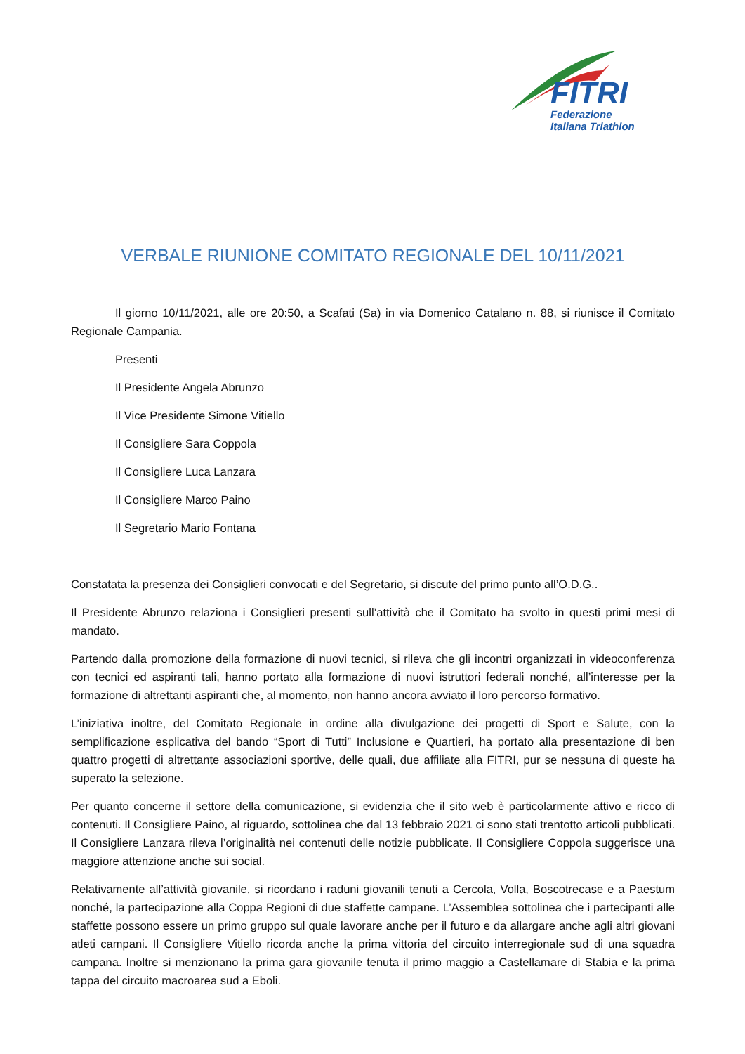FITRI
Federazione
Italiana Triathlon
VERBALE RIUNIONE COMITATO REGIONALE DEL 10/11/2021
Il giorno 10/11/2021, alle ore 20:50, a Scafati (Sa) in via Domenico Catalano n. 88, si riunisce il Comitato Regionale Campania.
Presenti
Il Presidente Angela Abrunzo
Il Vice Presidente Simone Vitiello
Il Consigliere Sara Coppola
Il Consigliere Luca Lanzara
Il Consigliere Marco Paino
Il Segretario Mario Fontana
Constatata la presenza dei Consiglieri convocati e del Segretario, si discute del primo punto all’O.D.G..
Il Presidente Abrunzo relaziona i Consiglieri presenti sull’attività che il Comitato ha svolto in questi primi mesi di mandato.
Partendo dalla promozione della formazione di nuovi tecnici, si rileva che gli incontri organizzati in videoconferenza con tecnici ed aspiranti tali, hanno portato alla formazione di nuovi istruttori federali nonché, all’interesse per la formazione di altrettanti aspiranti che, al momento, non hanno ancora avviato il loro percorso formativo.
L’iniziativa inoltre, del Comitato Regionale in ordine alla divulgazione dei progetti di Sport e Salute, con la semplificazione esplicativa del bando “Sport di Tutti” Inclusione e Quartieri, ha portato alla presentazione di ben quattro progetti di altrettante associazioni sportive, delle quali, due affiliate alla FITRI, pur se nessuna di queste ha superato la selezione.
Per quanto concerne il settore della comunicazione, si evidenzia che il sito web è particolarmente attivo e ricco di contenuti. Il Consigliere Paino, al riguardo, sottolinea che dal 13 febbraio 2021 ci sono stati trentotto articoli pubblicati. Il Consigliere Lanzara rileva l’originalità nei contenuti delle notizie pubblicate. Il Consigliere Coppola suggerisce una maggiore attenzione anche sui social.
Relativamente all’attività giovanile, si ricordano i raduni giovanili tenuti a Cercola, Volla, Boscotrecase e a Paestum nonché, la partecipazione alla Coppa Regioni di due staffette campane. L’Assemblea sottolinea che i partecipanti alle staffette possono essere un primo gruppo sul quale lavorare anche per il futuro e da allargare anche agli altri giovani atleti campani. Il Consigliere Vitiello ricorda anche la prima vittoria del circuito interregionale sud di una squadra campana. Inoltre si menzionano la prima gara giovanile tenuta il primo maggio a Castellamare di Stabia e la prima tappa del circuito macroarea sud a Eboli.